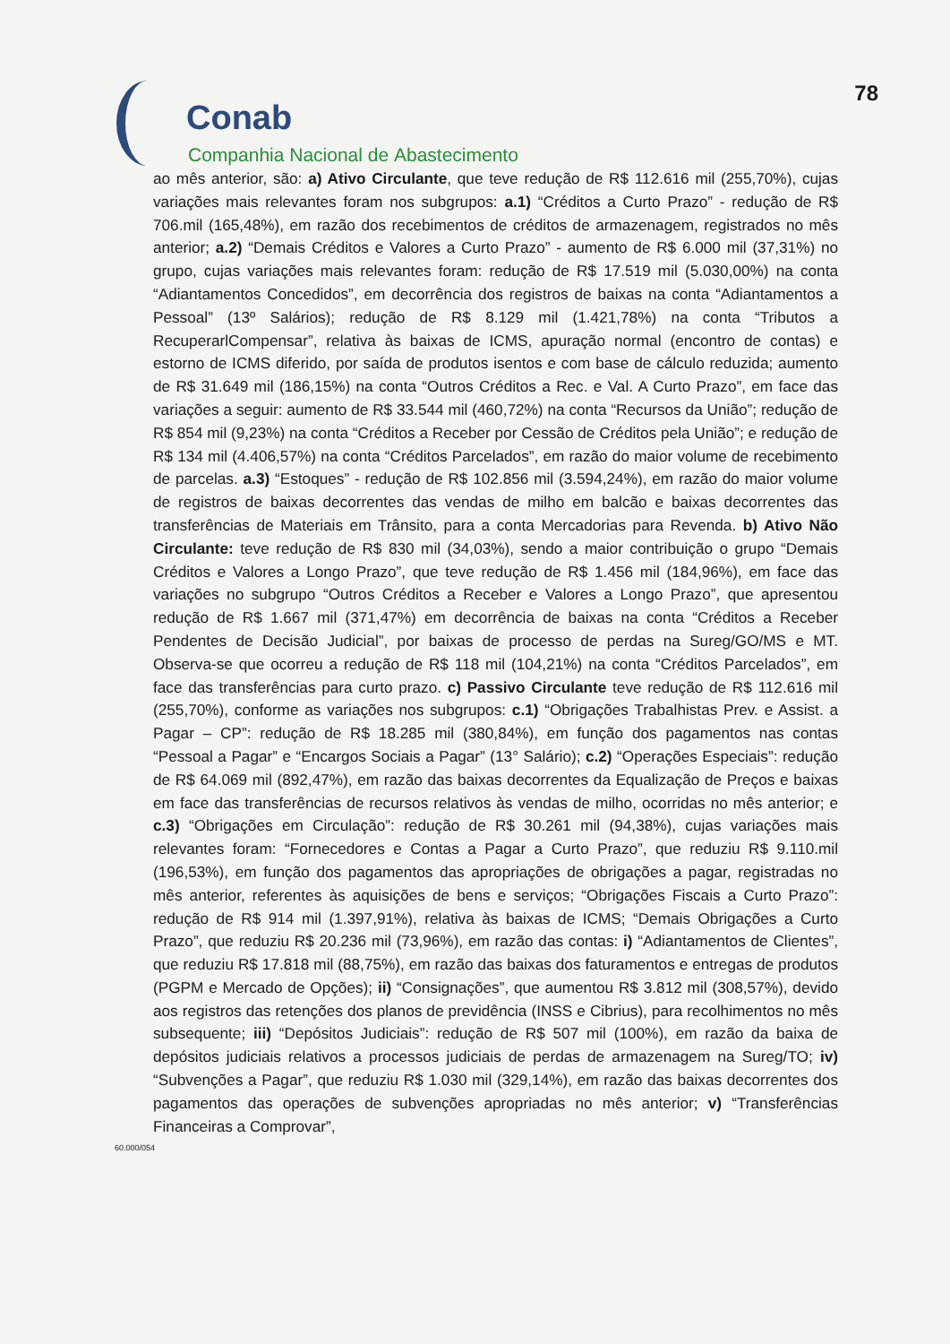Conab
Companhia Nacional de Abastecimento
78
ao mês anterior, são: a) Ativo Circulante, que teve redução de R$ 112.616 mil (255,70%), cujas variações mais relevantes foram nos subgrupos: a.1) “Créditos a Curto Prazo” - redução de R$ 706.mil (165,48%), em razão dos recebimentos de créditos de armazenagem, registrados no mês anterior; a.2) “Demais Créditos e Valores a Curto Prazo” - aumento de R$ 6.000 mil (37,31%) no grupo, cujas variações mais relevantes foram: redução de R$ 17.519 mil (5.030,00%) na conta “Adiantamentos Concedidos”, em decorrência dos registros de baixas na conta “Adiantamentos a Pessoal” (13º Salários); redução de R$ 8.129 mil (1.421,78%) na conta “Tributos a RecuperarlCompensar”, relativa às baixas de ICMS, apuração normal (encontro de contas) e estorno de ICMS diferido, por saída de produtos isentos e com base de cálculo reduzida; aumento de R$ 31.649 mil (186,15%) na conta “Outros Créditos a Rec. e Val. A Curto Prazo”, em face das variações a seguir: aumento de R$ 33.544 mil (460,72%) na conta “Recursos da União”; redução de R$ 854 mil (9,23%) na conta “Créditos a Receber por Cessão de Créditos pela União”; e redução de R$ 134 mil (4.406,57%) na conta “Créditos Parcelados”, em razão do maior volume de recebimento de parcelas. a.3) “Estoques” - redução de R$ 102.856 mil (3.594,24%), em razão do maior volume de registros de baixas decorrentes das vendas de milho em balcão e baixas decorrentes das transferências de Materiais em Trânsito, para a conta Mercadorias para Revenda. b) Ativo Não Circulante: teve redução de R$ 830 mil (34,03%), sendo a maior contribuição o grupo “Demais Créditos e Valores a Longo Prazo”, que teve redução de R$ 1.456 mil (184,96%), em face das variações no subgrupo “Outros Créditos a Receber e Valores a Longo Prazo”, que apresentou redução de R$ 1.667 mil (371,47%) em decorrência de baixas na conta “Créditos a Receber Pendentes de Decisão Judicial”, por baixas de processo de perdas na Sureg/GO/MS e MT. Observa-se que ocorreu a redução de R$ 118 mil (104,21%) na conta “Créditos Parcelados”, em face das transferências para curto prazo. c) Passivo Circulante teve redução de R$ 112.616 mil (255,70%), conforme as variações nos subgrupos: c.1) “Obrigações Trabalhistas Prev. e Assist. a Pagar – CP”: redução de R$ 18.285 mil (380,84%), em função dos pagamentos nas contas “Pessoal a Pagar” e “Encargos Sociais a Pagar” (13° Salário); c.2) “Operações Especiais”: redução de R$ 64.069 mil (892,47%), em razão das baixas decorrentes da Equalização de Preços e baixas em face das transferências de recursos relativos às vendas de milho, ocorridas no mês anterior; e c.3) “Obrigações em Circulação”: redução de R$ 30.261 mil (94,38%), cujas variações mais relevantes foram: “Fornecedores e Contas a Pagar a Curto Prazo”, que reduziu R$ 9.110.mil (196,53%), em função dos pagamentos das apropriações de obrigações a pagar, registradas no mês anterior, referentes às aquisições de bens e serviços; “Obrigações Fiscais a Curto Prazo”: redução de R$ 914 mil (1.397,91%), relativa às baixas de ICMS; “Demais Obrigações a Curto Prazo”, que reduziu R$ 20.236 mil (73,96%), em razão das contas: i) “Adiantamentos de Clientes”, que reduziu R$ 17.818 mil (88,75%), em razão das baixas dos faturamentos e entregas de produtos (PGPM e Mercado de Opções); ii) “Consignações”, que aumentou R$ 3.812 mil (308,57%), devido aos registros das retenções dos planos de previdência (INSS e Cibrius), para recolhimentos no mês subsequente; iii) “Depósitos Judiciais”: redução de R$ 507 mil (100%), em razão da baixa de depósitos judiciais relativos a processos judiciais de perdas de armazenagem na Sureg/TO; iv) “Subvenções a Pagar”, que reduziu R$ 1.030 mil (329,14%), em razão das baixas decorrentes dos pagamentos das operações de subvenções apropriadas no mês anterior; v) “Transferências Financeiras a Comprovar”,
60.000/054